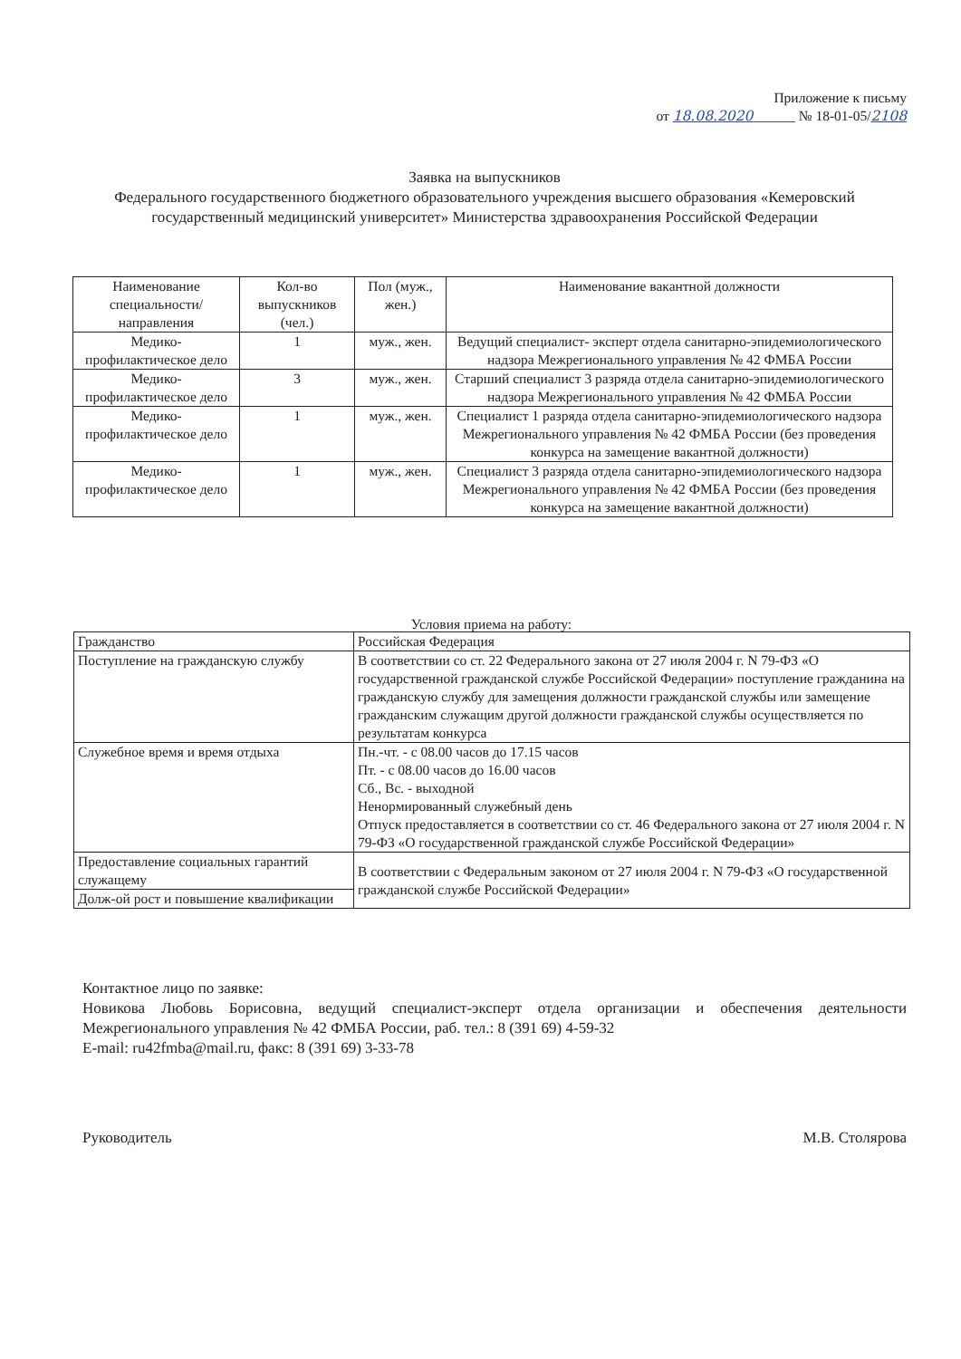Приложение к письму
от 18.08.2020______ № 18-01-05/2108
Заявка на выпускников
Федерального государственного бюджетного образовательного учреждения высшего образования «Кемеровский государственный медицинский университет» Министерства здравоохранения Российской Федерации
| Наименование специальности/ направления | Кол-во выпускников (чел.) | Пол (муж., жен.) | Наименование вакантной должности |
| --- | --- | --- | --- |
| Медико-профилактическое дело | 1 | муж., жен. | Ведущий специалист- эксперт отдела санитарно-эпидемиологического надзора Межрегионального управления № 42 ФМБА России |
| Медико-профилактическое дело | 3 | муж., жен. | Старший специалист 3 разряда отдела санитарно-эпидемиологического надзора Межрегионального управления № 42 ФМБА России |
| Медико-профилактическое дело | 1 | муж., жен. | Специалист 1 разряда отдела санитарно-эпидемиологического надзора Межрегионального управления № 42 ФМБА России (без проведения конкурса на замещение вакантной должности) |
| Медико-профилактическое дело | 1 | муж., жен. | Специалист 3 разряда отдела санитарно-эпидемиологического надзора Межрегионального управления № 42 ФМБА России (без проведения конкурса на замещение вакантной должности) |
Условия приема на работу:
| Гражданство | Российская Федерация |
| Поступление на гражданскую службу | В соответствии со ст. 22 Федерального закона от 27 июля 2004 г. N 79-ФЗ «О государственной гражданской службе Российской Федерации» поступление гражданина на гражданскую службу для замещения должности гражданской службы или замещение гражданским служащим другой должности гражданской службы осуществляется по результатам конкурса |
| Служебное время и время отдыха | Пн.-чт. - с 08.00 часов до 17.15 часов Пт. - с 08.00 часов до 16.00 часов Сб., Вс. - выходной Ненормированный служебный день Отпуск предоставляется в соответствии со ст. 46 Федерального закона от 27 июля 2004 г. N 79-ФЗ «О государственной гражданской службе Российской Федерации» |
| Предоставление социальных гарантий служащему | В соответствии с Федеральным законом от 27 июля 2004 г. N 79-ФЗ «О государственной гражданской службе Российской Федерации» |
| Долж-ой рост и повышение квалификации | |
Контактное лицо по заявке:
Новикова Любовь Борисовна, ведущий специалист-эксперт отдела организации и обеспечения деятельности Межрегионального управления № 42 ФМБА России, раб. тел.: 8 (391 69) 4-59-32
E-mail: ru42fmba@mail.ru, факс: 8 (391 69) 3-33-78
Руководитель М.В. Столярова